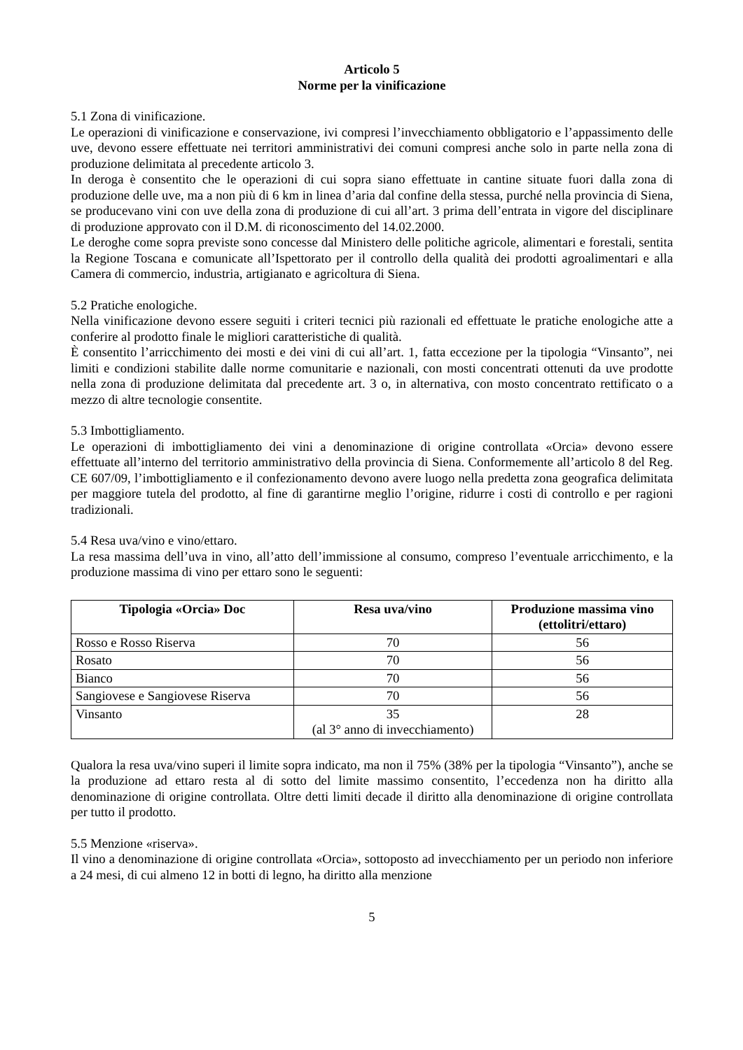Articolo 5
Norme per la vinificazione
5.1 Zona di vinificazione.
Le operazioni di vinificazione e conservazione, ivi compresi l’invecchiamento obbligatorio e l’appassimento delle uve, devono essere effettuate nei territori amministrativi dei comuni compresi anche solo in parte nella zona di produzione delimitata al precedente articolo 3.
In deroga è consentito che le operazioni di cui sopra siano effettuate in cantine situate fuori dalla zona di produzione delle uve, ma a non più di 6 km in linea d’aria dal confine della stessa, purché nella provincia di Siena, se producevano vini con uve della zona di produzione di cui all’art. 3 prima dell’entrata in vigore del disciplinare di produzione approvato con il D.M. di riconoscimento del 14.02.2000.
Le deroghe come sopra previste sono concesse dal Ministero delle politiche agricole, alimentari e forestali, sentita la Regione Toscana e comunicate all’Ispettorato per il controllo della qualità dei prodotti agroalimentari e alla Camera di commercio, industria, artigianato e agricoltura di Siena.
5.2 Pratiche enologiche.
Nella vinificazione devono essere seguiti i criteri tecnici più razionali ed effettuate le pratiche enologiche atte a conferire al prodotto finale le migliori caratteristiche di qualità.
È consentito l’arricchimento dei mosti e dei vini di cui all’art. 1, fatta eccezione per la tipologia “Vinsanto”, nei limiti e condizioni stabilite dalle norme comunitarie e nazionali, con mosti concentrati ottenuti da uve prodotte nella zona di produzione delimitata dal precedente art. 3 o, in alternativa, con mosto concentrato rettificato o a mezzo di altre tecnologie consentite.
5.3 Imbottigliamento.
Le operazioni di imbottigliamento dei vini a denominazione di origine controllata «Orcia» devono essere effettuate all’interno del territorio amministrativo della provincia di Siena. Conformemente all’articolo 8 del Reg. CE 607/09, l’imbottigliamento e il confezionamento devono avere luogo nella predetta zona geografica delimitata per maggiore tutela del prodotto, al fine di garantirne meglio l’origine, ridurre i costi di controllo e per ragioni tradizionali.
5.4 Resa uva/vino e vino/ettaro.
La resa massima dell’uva in vino, all’atto dell’immissione al consumo, compreso l’eventuale arricchimento, e la produzione massima di vino per ettaro sono le seguenti:
| Tipologia «Orcia» Doc | Resa uva/vino | Produzione massima vino (ettolitri/ettaro) |
| --- | --- | --- |
| Rosso e Rosso Riserva | 70 | 56 |
| Rosato | 70 | 56 |
| Bianco | 70 | 56 |
| Sangiovese e Sangiovese Riserva | 70 | 56 |
| Vinsanto | 35 (al 3° anno di invecchiamento) | 28 |
Qualora la resa uva/vino superi il limite sopra indicato, ma non il 75% (38% per la tipologia “Vinsanto”), anche se la produzione ad ettaro resta al di sotto del limite massimo consentito, l’eccedenza non ha diritto alla denominazione di origine controllata. Oltre detti limiti decade il diritto alla denominazione di origine controllata per tutto il prodotto.
5.5 Menzione «riserva».
Il vino a denominazione di origine controllata «Orcia», sottoposto ad invecchiamento per un periodo non inferiore a 24 mesi, di cui almeno 12 in botti di legno, ha diritto alla menzione
5